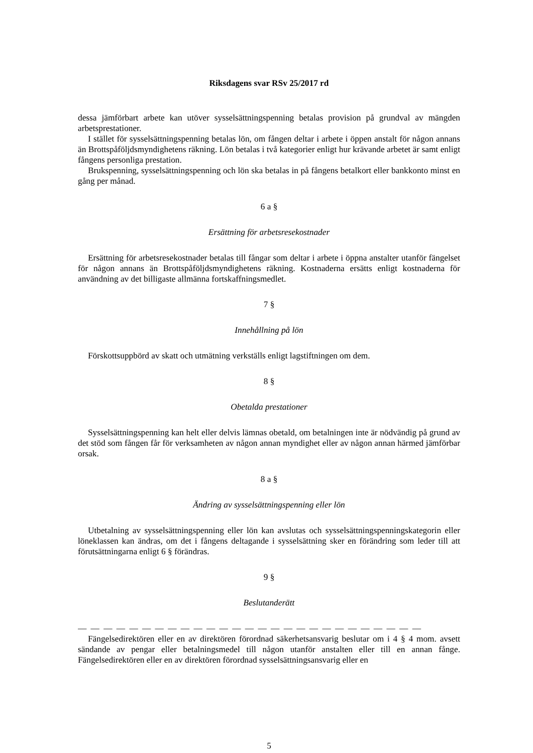Riksdagens svar RSv 25/2017 rd
dessa jämförbart arbete kan utöver sysselsättningspenning betalas provision på grundval av mängden arbetsprestationer.
I stället för sysselsättningspenning betalas lön, om fången deltar i arbete i öppen anstalt för någon annans än Brottspåföljdsmyndighetens räkning. Lön betalas i två kategorier enligt hur krävande arbetet är samt enligt fångens personliga prestation.
Brukspenning, sysselsättningspenning och lön ska betalas in på fångens betalkort eller bankkonto minst en gång per månad.
6 a §
Ersättning för arbetsresekostnader
Ersättning för arbetsresekostnader betalas till fångar som deltar i arbete i öppna anstalter utanför fängelset för någon annans än Brottspåföljdsmyndighetens räkning. Kostnaderna ersätts enligt kostnaderna för användning av det billigaste allmänna fortskaffningsmedlet.
7 §
Innehållning på lön
Förskottsuppbörd av skatt och utmätning verkställs enligt lagstiftningen om dem.
8 §
Obetalda prestationer
Sysselsättningspenning kan helt eller delvis lämnas obetald, om betalningen inte är nödvändig på grund av det stöd som fången får för verksamheten av någon annan myndighet eller av någon annan härmed jämförbar orsak.
8 a §
Ändring av sysselsättningspenning eller lön
Utbetalning av sysselsättningspenning eller lön kan avslutas och sysselsättningspenningskategorin eller löneklassen kan ändras, om det i fångens deltagande i sysselsättning sker en förändring som leder till att förutsättningarna enligt 6 § förändras.
9 §
Beslutanderätt
— — — — — — — — — — — — — — — — — — — — — — — — — — —
Fängelsedirektören eller en av direktören förordnad säkerhetsansvarig beslutar om i 4 § 4 mom. avsett sändande av pengar eller betalningsmedel till någon utanför anstalten eller till en annan fånge. Fängelsedirektören eller en av direktören förordnad sysselsättningsansvarig eller en
5